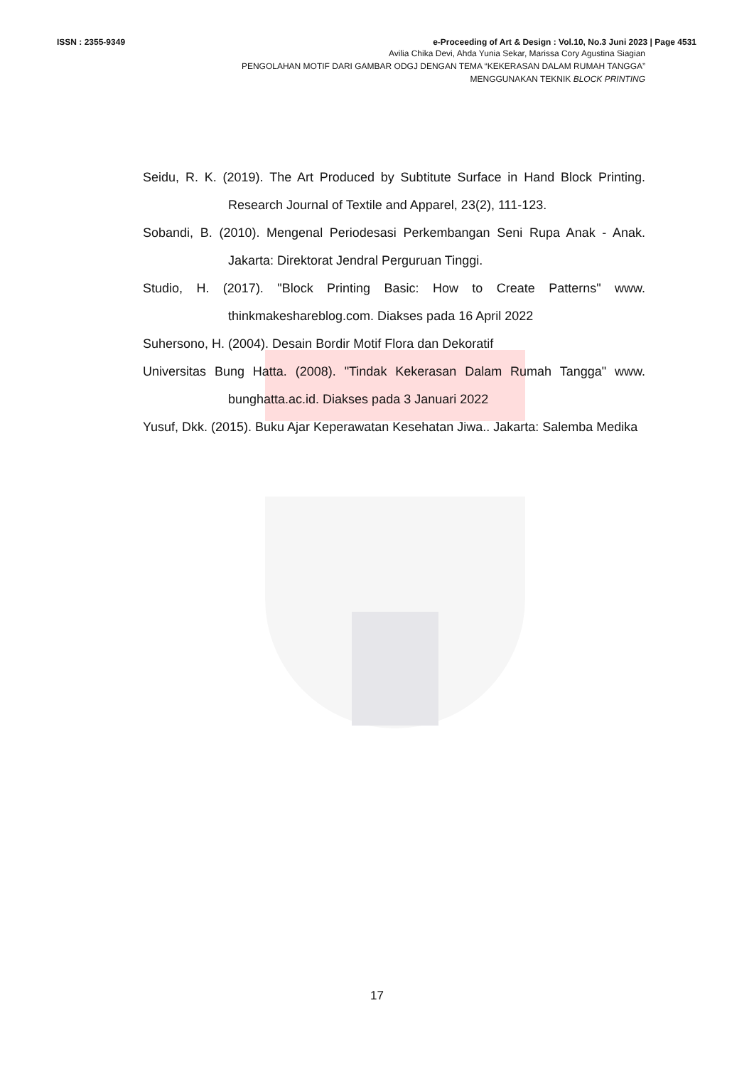ISSN : 2355-9349 e-Proceeding of Art & Design : Vol.10, No.3 Juni 2023 | Page 4531
Avilia Chika Devi, Ahda Yunia Sekar, Marissa Cory Agustina Siagian
PENGOLAHAN MOTIF DARI GAMBAR ODGJ DENGAN TEMA “KEKERASAN DALAM RUMAH TANGGA”
MENGGUNAKAN TEKNIK BLOCK PRINTING
Seidu, R. K. (2019). The Art Produced by Subtitute Surface in Hand Block Printing. Research Journal of Textile and Apparel, 23(2), 111-123.
Sobandi, B. (2010). Mengenal Periodesasi Perkembangan Seni Rupa Anak - Anak. Jakarta: Direktorat Jendral Perguruan Tinggi.
Studio, H. (2017). "Block Printing Basic: How to Create Patterns" www. thinkmakeshareblog.com. Diakses pada 16 April 2022
Suhersono, H. (2004). Desain Bordir Motif Flora dan Dekoratif
Universitas Bung Hatta. (2008). "Tindak Kekerasan Dalam Rumah Tangga" www. bunghatta.ac.id. Diakses pada 3 Januari 2022
Yusuf, Dkk. (2015). Buku Ajar Keperawatan Kesehatan Jiwa.. Jakarta: Salemba Medika
17